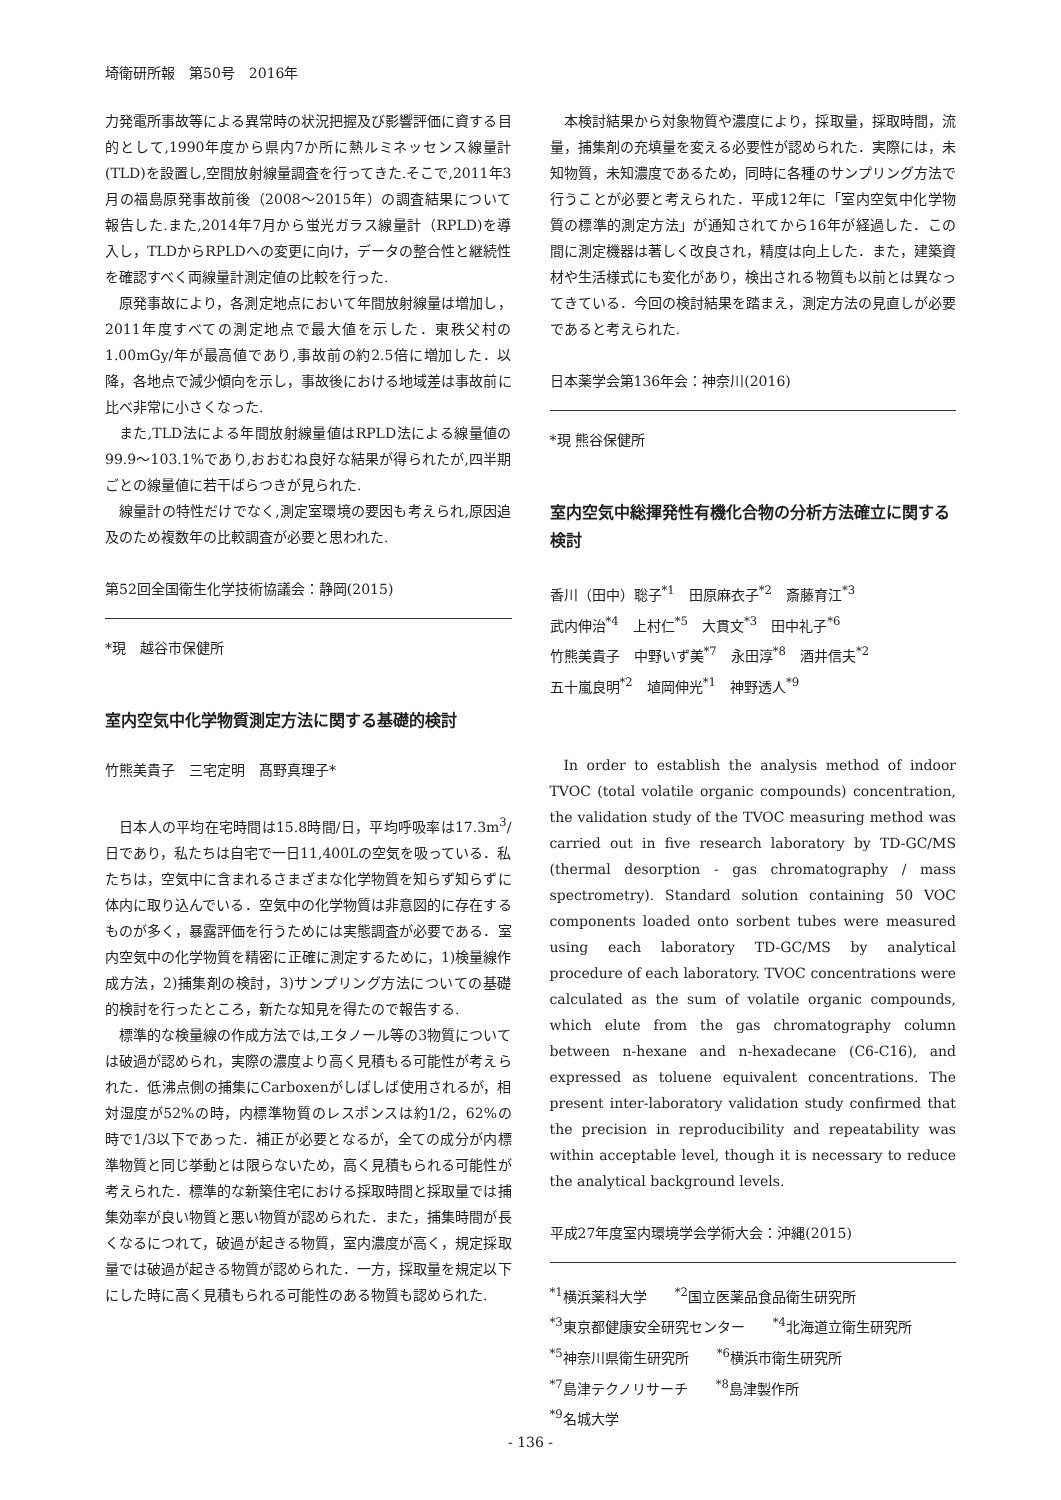埼衛研所報　第50号　2016年
力発電所事故等による異常時の状況把握及び影響評価に資する目的として,1990年度から県内7か所に熱ルミネッセンス線量計(TLD)を設置し,空間放射線量調査を行ってきた.そこで,2011年3月の福島原発事故前後（2008～2015年）の調査結果について報告した.また,2014年7月から蛍光ガラス線量計（RPLD)を導入し，TLDからRPLDへの変更に向け，データの整合性と継続性を確認すべく両線量計測定値の比較を行った.
原発事故により，各測定地点において年間放射線量は増加し，2011年度すべての測定地点で最大値を示した．東秩父村の1.00mGy/年が最高値であり,事故前の約2.5倍に増加した．以降，各地点で減少傾向を示し，事故後における地域差は事故前に比べ非常に小さくなった.
また,TLD法による年間放射線量値はRPLD法による線量値の99.9～103.1%であり,おおむね良好な結果が得られたが,四半期ごとの線量値に若干ばらつきが見られた.
線量計の特性だけでなく,測定室環境の要因も考えられ,原因追及のため複数年の比較調査が必要と思われた.
第52回全国衛生化学技術協議会：静岡(2015)
*現　越谷市保健所
室内空気中化学物質測定方法に関する基礎的検討
竹熊美貴子　三宅定明　髙野真理子*
日本人の平均在宅時間は15.8時間/日，平均呼吸率は17.3m<sup>3</sup>/日であり，私たちは自宅で一日11,400Lの空気を吸っている．私たちは，空気中に含まれるさまざまな化学物質を知らず知らずに体内に取り込んでいる．空気中の化学物質は非意図的に存在するものが多く，暴露評価を行うためには実態調査が必要である．室内空気中の化学物質を精密に正確に測定するために，1)検量線作成方法，2)捕集剤の検討，3)サンプリング方法についての基礎的検討を行ったところ，新たな知見を得たので報告する.
標準的な検量線の作成方法では,エタノール等の3物質については破過が認められ，実際の濃度より高く見積もる可能性が考えられた．低沸点側の捕集にCarboxenがしばしば使用されるが，相対湿度が52%の時，内標準物質のレスポンスは約1/2，62%の時で1/3以下であった．補正が必要となるが，全ての成分が内標準物質と同じ挙動とは限らないため，高く見積もられる可能性が考えられた．標準的な新築住宅における採取時間と採取量では捕集効率が良い物質と悪い物質が認められた．また，捕集時間が長くなるにつれて，破過が起きる物質，室内濃度が高く，規定採取量では破過が起きる物質が認められた．一方，採取量を規定以下にした時に高く見積もられる可能性のある物質も認められた.
本検討結果から対象物質や濃度により，採取量，採取時間，流量，捕集剤の充填量を変える必要性が認められた．実際には，未知物質，未知濃度であるため，同時に各種のサンプリング方法で行うことが必要と考えられた．平成12年に「室内空気中化学物質の標準的測定方法」が通知されてから16年が経過した．この間に測定機器は著しく改良され，精度は向上した．また，建築資材や生活様式にも変化があり，検出される物質も以前とは異なってきている．今回の検討結果を踏まえ，測定方法の見直しが必要であると考えられた.
日本薬学会第136年会：神奈川(2016)
*現 熊谷保健所
室内空気中総揮発性有機化合物の分析方法確立に関する検討
香川（田中）聡子<sup>*1</sup>　田原麻衣子<sup>*2</sup>　斎藤育江<sup>*3</sup>
武内伸治<sup>*4</sup>　上村仁<sup>*5</sup>　大貫文<sup>*3</sup>　田中礼子<sup>*6</sup>
竹熊美貴子　中野いず美<sup>*7</sup>　永田淳<sup>*8</sup>　酒井信夫<sup>*2</sup>
五十嵐良明<sup>*2</sup>　埴岡伸光<sup>*1</sup>　神野透人<sup>*9</sup>
In order to establish the analysis method of indoor TVOC (total volatile organic compounds) concentration, the validation study of the TVOC measuring method was carried out in five research laboratory by TD-GC/MS (thermal desorption - gas chromatography / mass spectrometry). Standard solution containing 50 VOC components loaded onto sorbent tubes were measured using each laboratory TD-GC/MS by analytical procedure of each laboratory. TVOC concentrations were calculated as the sum of volatile organic compounds, which elute from the gas chromatography column between n-hexane and n-hexadecane (C6-C16), and expressed as toluene equivalent concentrations. The present inter-laboratory validation study confirmed that the precision in reproducibility and repeatability was within acceptable level, though it is necessary to reduce the analytical background levels.
平成27年度室内環境学会学術大会：沖縄(2015)
<sup>*1</sup>横浜薬科大学　　<sup>*2</sup>国立医薬品食品衛生研究所
<sup>*3</sup>東京都健康安全研究センター　　<sup>*4</sup>北海道立衛生研究所
<sup>*5</sup>神奈川県衛生研究所　　<sup>*6</sup>横浜市衛生研究所
<sup>*7</sup>島津テクノリサーチ　　<sup>*8</sup>島津製作所
<sup>*9</sup>名城大学
- 136 -